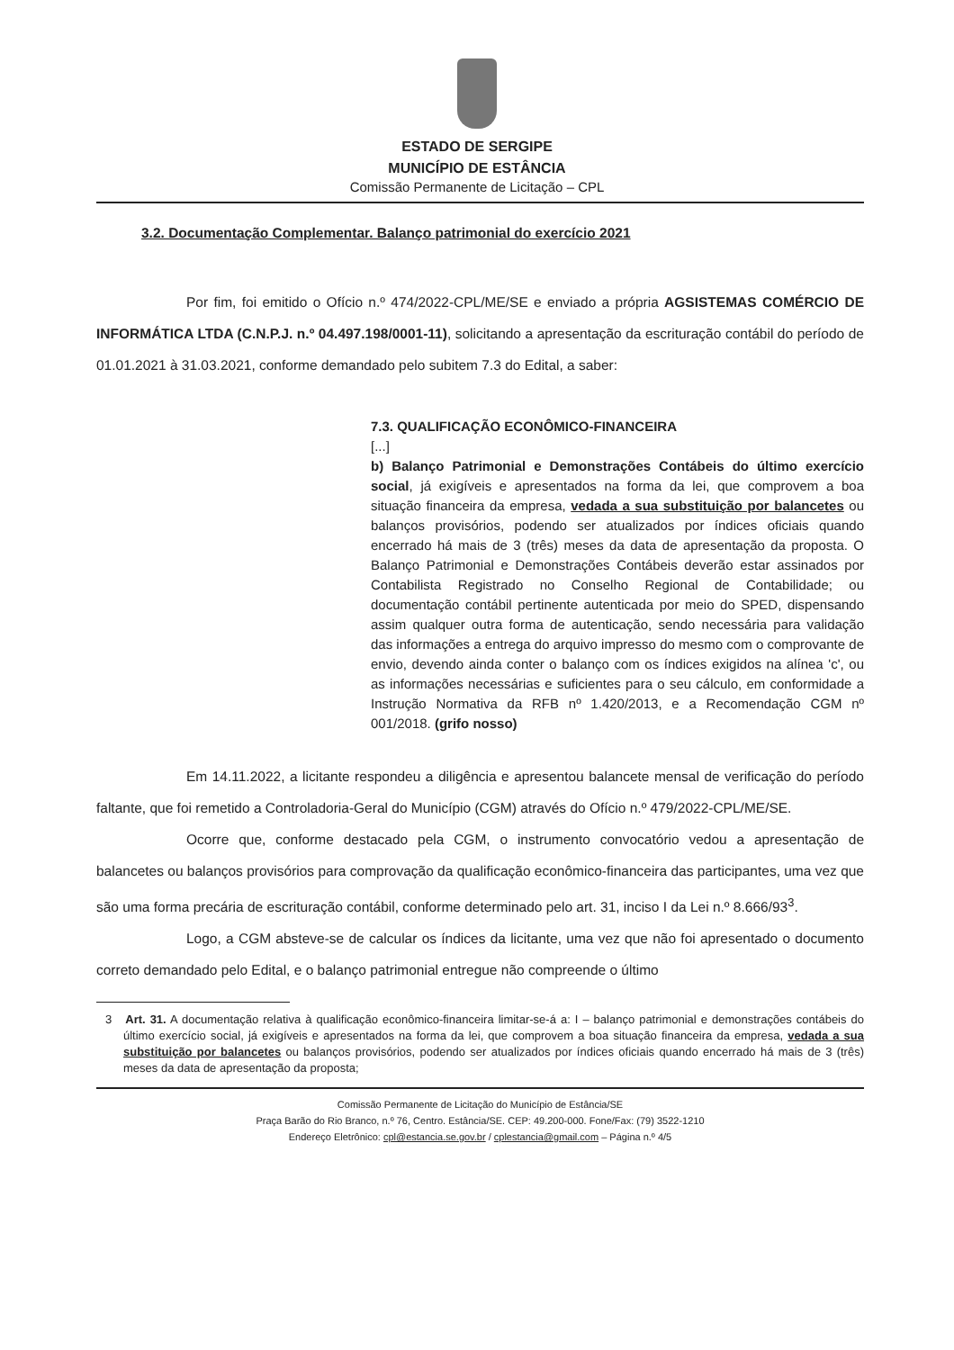ESTADO DE SERGIPE
MUNICÍPIO DE ESTÂNCIA
Comissão Permanente de Licitação – CPL
3.2. Documentação Complementar. Balanço patrimonial do exercício 2021
Por fim, foi emitido o Ofício n.º 474/2022-CPL/ME/SE e enviado a própria AGSISTEMAS COMÉRCIO DE INFORMÁTICA LTDA (C.N.P.J. n.º 04.497.198/0001-11), solicitando a apresentação da escrituração contábil do período de 01.01.2021 à 31.03.2021, conforme demandado pelo subitem 7.3 do Edital, a saber:
7.3. QUALIFICAÇÃO ECONÔMICO-FINANCEIRA
[...]
b) Balanço Patrimonial e Demonstrações Contábeis do último exercício social, já exigíveis e apresentados na forma da lei, que comprovem a boa situação financeira da empresa, vedada a sua substituição por balancetes ou balanços provisórios, podendo ser atualizados por índices oficiais quando encerrado há mais de 3 (três) meses da data de apresentação da proposta. O Balanço Patrimonial e Demonstrações Contábeis deverão estar assinados por Contabilista Registrado no Conselho Regional de Contabilidade; ou documentação contábil pertinente autenticada por meio do SPED, dispensando assim qualquer outra forma de autenticação, sendo necessária para validação das informações a entrega do arquivo impresso do mesmo com o comprovante de envio, devendo ainda conter o balanço com os índices exigidos na alínea 'c', ou as informações necessárias e suficientes para o seu cálculo, em conformidade a Instrução Normativa da RFB nº 1.420/2013, e a Recomendação CGM nº 001/2018. (grifo nosso)
Em 14.11.2022, a licitante respondeu a diligência e apresentou balancete mensal de verificação do período faltante, que foi remetido a Controladoria-Geral do Município (CGM) através do Ofício n.º 479/2022-CPL/ME/SE.
Ocorre que, conforme destacado pela CGM, o instrumento convocatório vedou a apresentação de balancetes ou balanços provisórios para comprovação da qualificação econômico-financeira das participantes, uma vez que são uma forma precária de escrituração contábil, conforme determinado pelo art. 31, inciso I da Lei n.º 8.666/93<sup>3</sup>.
Logo, a CGM absteve-se de calcular os índices da licitante, uma vez que não foi apresentado o documento correto demandado pelo Edital, e o balanço patrimonial entregue não compreende o último
3 Art. 31. A documentação relativa à qualificação econômico-financeira limitar-se-á a: I – balanço patrimonial e demonstrações contábeis do último exercício social, já exigíveis e apresentados na forma da lei, que comprovem a boa situação financeira da empresa, vedada a sua substituição por balancetes ou balanços provisórios, podendo ser atualizados por índices oficiais quando encerrado há mais de 3 (três) meses da data de apresentação da proposta;
Comissão Permanente de Licitação do Município de Estância/SE
Praça Barão do Rio Branco, n.º 76, Centro. Estância/SE. CEP: 49.200-000. Fone/Fax: (79) 3522-1210
Endereço Eletrônico: cpl@estancia.se.gov.br / cplestancia@gmail.com – Página n.º 4/5